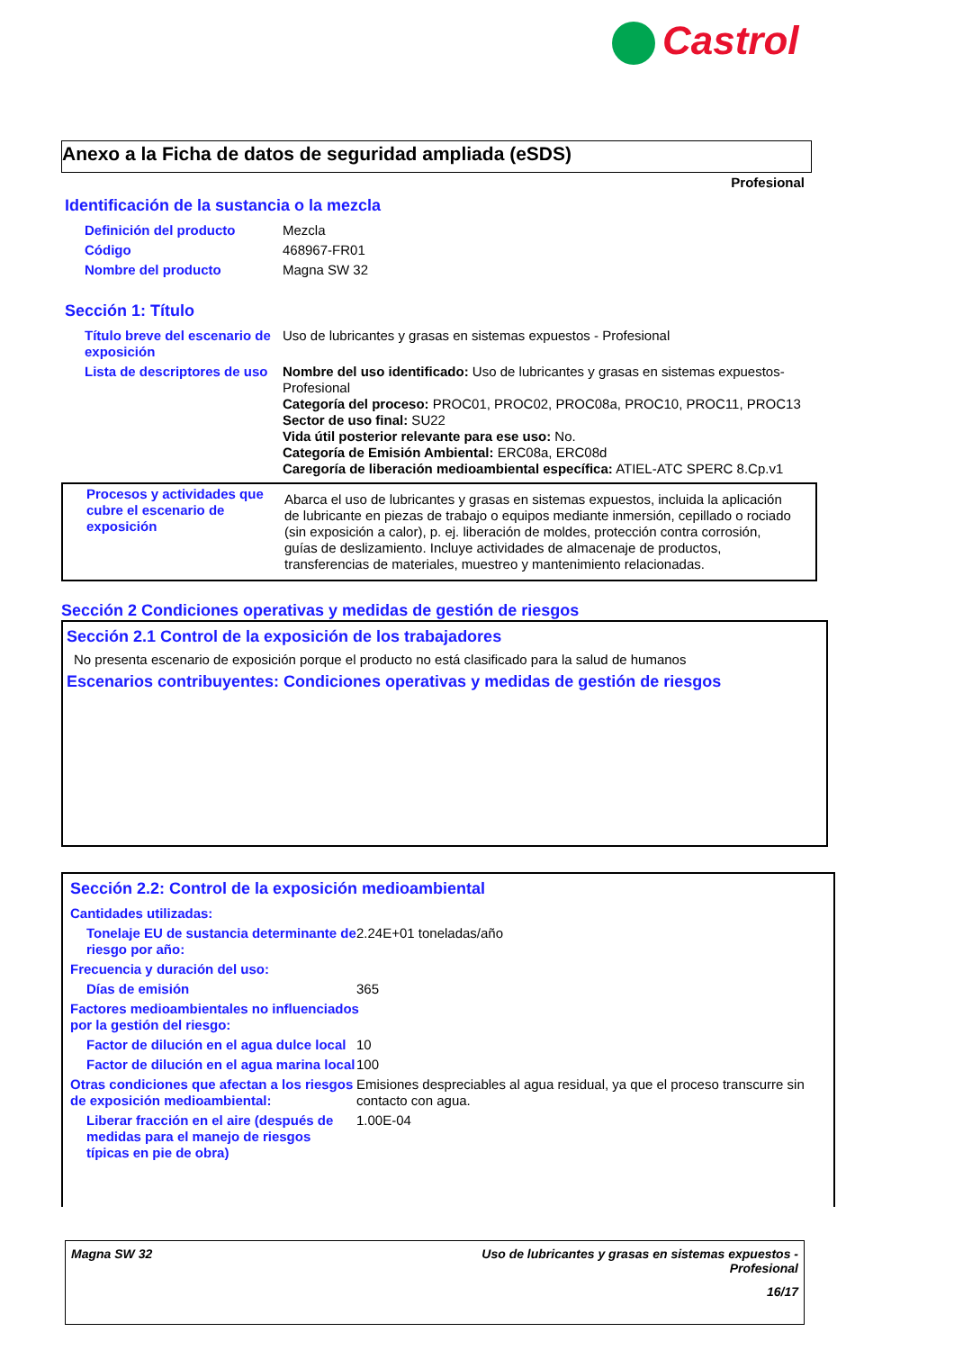Castrol
Anexo a la Ficha de datos de seguridad ampliada (eSDS)
Profesional
Identificación de la sustancia o la mezcla
| Definición del producto | Mezcla |
| Código | 468967-FR01 |
| Nombre del producto | Magna SW 32 |
Sección 1: Título
| Título breve del escenario de exposición | Uso de lubricantes y grasas en sistemas expuestos - Profesional |
| Lista de descriptores de uso | Nombre del uso identificado: Uso de lubricantes y grasas en sistemas expuestos-Profesional Categoría del proceso: PROC01, PROC02, PROC08a, PROC10, PROC11, PROC13 Sector de uso final: SU22 Vida útil posterior relevante para ese uso: No. Categoría de Emisión Ambiental: ERC08a, ERC08d Caregoría de liberación medioambiental específica: ATIEL-ATC SPERC 8.Cp.v1 |
| Procesos y actividades que cubre el escenario de exposición | Abarca el uso de lubricantes y grasas en sistemas expuestos, incluida la aplicación de lubricante en piezas de trabajo o equipos mediante inmersión, cepillado o rociado (sin exposición a calor), p. ej. liberación de moldes, protección contra corrosión, guías de deslizamiento. Incluye actividades de almacenaje de productos, transferencias de materiales, muestreo y mantenimiento relacionadas. |
Sección 2 Condiciones operativas y medidas de gestión de riesgos
Sección 2.1 Control de la exposición de los trabajadores
No presenta escenario de exposición porque el producto no está clasificado para la salud de humanos
Escenarios contribuyentes: Condiciones operativas y medidas de gestión de riesgos
Sección 2.2: Control de la exposición medioambiental
| Cantidades utilizadas: | |
| Tonelaje EU de sustancia determinante de riesgo por año: | 2.24E+01 toneladas/año |
| Frecuencia y duración del uso: | |
| Días de emisión | 365 |
| Factores medioambientales no influenciados por la gestión del riesgo: | |
| Factor de dilución en el agua dulce local | 10 |
| Factor de dilución en el agua marina local | 100 |
| Otras condiciones que afectan a los riesgos de exposición medioambiental: | Emisiones despreciables al agua residual, ya que el proceso transcurre sin contacto con agua. |
| Liberar fracción en el aire (después de medidas para el manejo de riesgos típicas en pie de obra) | 1.00E-04 |
Magna SW 32 Uso de lubricantes y grasas en sistemas expuestos -
Profesional
16/17